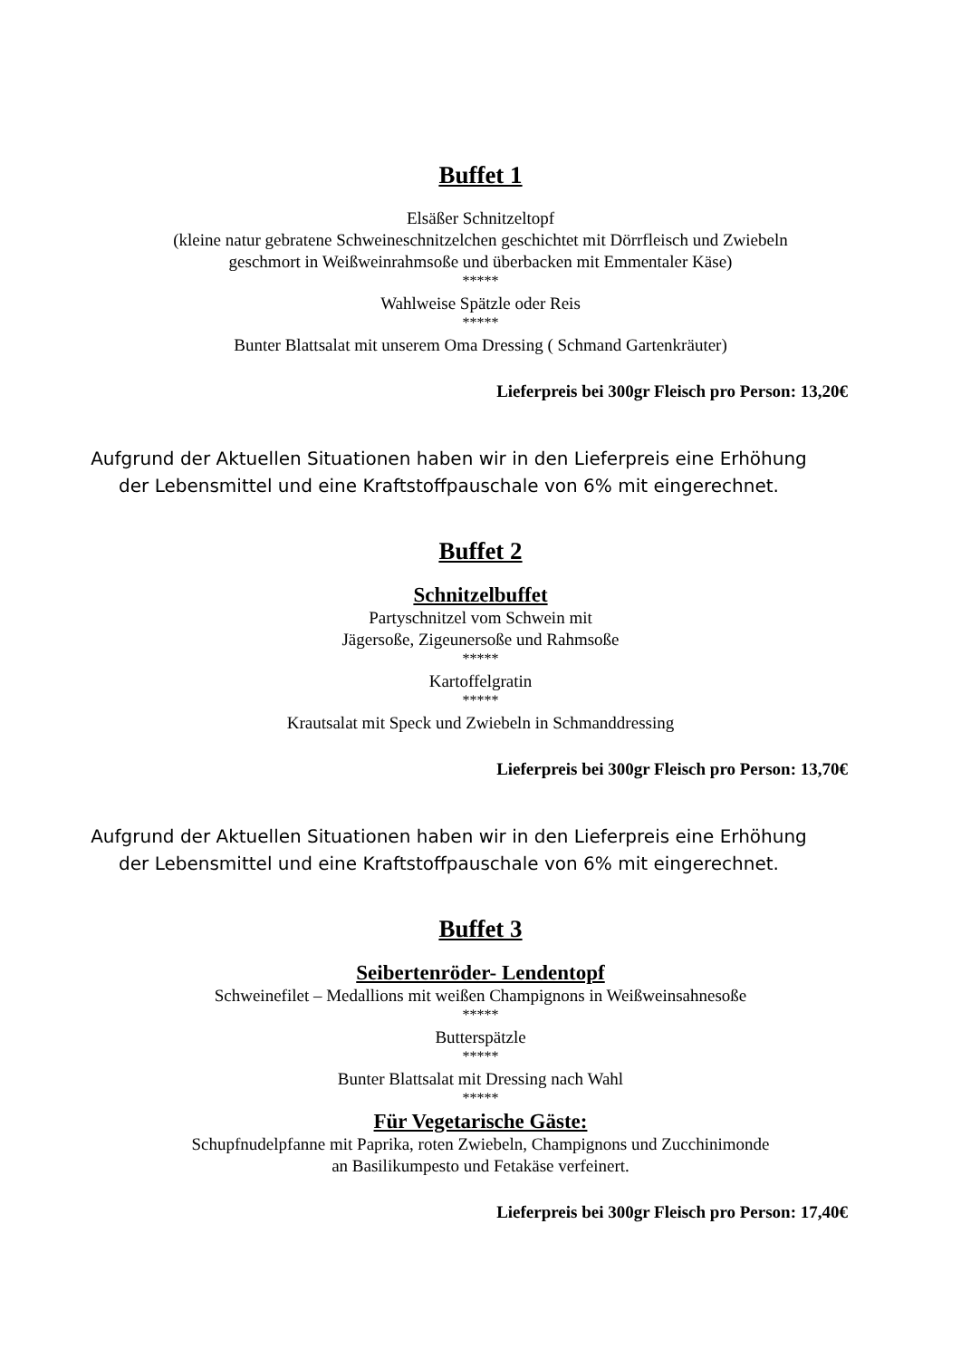Buffet 1
Elsäßer Schnitzeltopf
(kleine natur gebratene Schweineschnitzelchen geschichtet mit Dörrfleisch und Zwiebeln
geschmort in Weißweinrahmsoße und überbacken mit Emmentaler Käse)
*****
Wahlweise Spätzle oder Reis
*****
Bunter Blattsalat mit unserem Oma Dressing ( Schmand Gartenkräuter)
Lieferpreis bei 300gr Fleisch pro Person: 13,20€
Aufgrund der Aktuellen Situationen haben wir in den Lieferpreis eine Erhöhung
der Lebensmittel und eine Kraftstoffpauschale von 6% mit eingerechnet.
Buffet 2
Schnitzelbuffet
Partyschnitzel vom Schwein mit
Jägersoße, Zigeunersoße und Rahmsoße
*****
Kartoffelgratin
*****
Krautsalat mit Speck und Zwiebeln in Schmanddressing
Lieferpreis bei 300gr Fleisch pro Person: 13,70€
Aufgrund der Aktuellen Situationen haben wir in den Lieferpreis eine Erhöhung
der Lebensmittel und eine Kraftstoffpauschale von 6% mit eingerechnet.
Buffet 3
Seibertenröder- Lendentopf
Schweinefilet – Medallions mit weißen Champignons in Weißweinsahnesoße
*****
Butterspätzle
*****
Bunter Blattsalat mit Dressing nach Wahl
*****
Für Vegetarische Gäste:
Schupfnudelpfanne mit Paprika, roten Zwiebeln, Champignons und Zucchinimonde
an Basilikumpesto und Fetakäse verfeinert.
Lieferpreis bei 300gr Fleisch pro Person: 17,40€